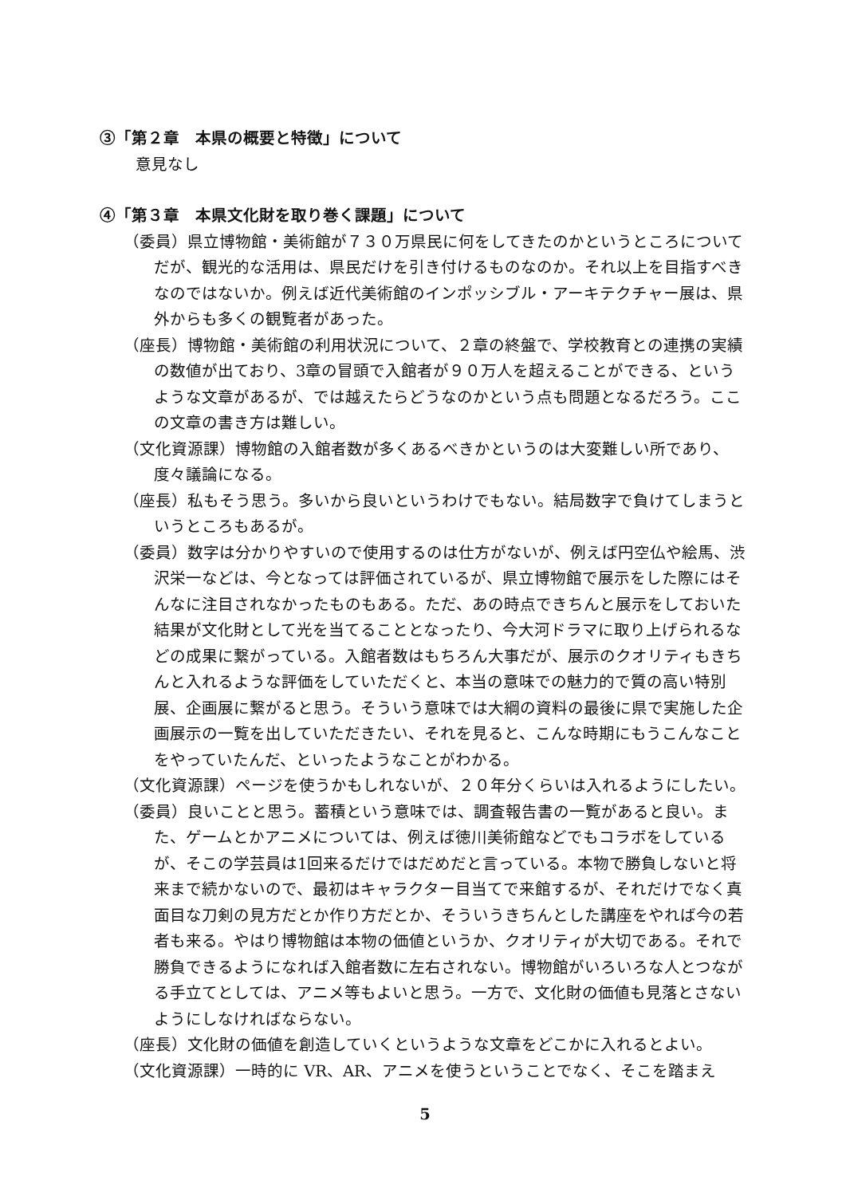③「第２章　本県の概要と特徴」について
意見なし
④「第３章　本県文化財を取り巻く課題」について
（委員）県立博物館・美術館が７３０万県民に何をしてきたのかというところについてだが、観光的な活用は、県民だけを引き付けるものなのか。それ以上を目指すべきなのではないか。例えば近代美術館のインポッシブル・アーキテクチャー展は、県外からも多くの観覧者があった。
（座長）博物館・美術館の利用状況について、２章の終盤で、学校教育との連携の実績の数値が出ており、3章の冒頭で入館者が９０万人を超えることができる、というような文章があるが、では越えたらどうなのかという点も問題となるだろう。ここの文章の書き方は難しい。
（文化資源課）博物館の入館者数が多くあるべきかというのは大変難しい所であり、度々議論になる。
（座長）私もそう思う。多いから良いというわけでもない。結局数字で負けてしまうというところもあるが。
（委員）数字は分かりやすいので使用するのは仕方がないが、例えば円空仏や絵馬、渋沢栄一などは、今となっては評価されているが、県立博物館で展示をした際にはそんなに注目されなかったものもある。ただ、あの時点できちんと展示をしておいた結果が文化財として光を当てることとなったり、今大河ドラマに取り上げられるなどの成果に繋がっている。入館者数はもちろん大事だが、展示のクオリティもきちんと入れるような評価をしていただくと、本当の意味での魅力的で質の高い特別展、企画展に繋がると思う。そういう意味では大綱の資料の最後に県で実施した企画展示の一覧を出していただきたい、それを見ると、こんな時期にもうこんなことをやっていたんだ、といったようなことがわかる。
（文化資源課）ページを使うかもしれないが、２０年分くらいは入れるようにしたい。
（委員）良いことと思う。蓄積という意味では、調査報告書の一覧があると良い。また、ゲームとかアニメについては、例えば徳川美術館などでもコラボをしているが、そこの学芸員は1回来るだけではだめだと言っている。本物で勝負しないと将来まで続かないので、最初はキャラクター目当てで来館するが、それだけでなく真面目な刀剣の見方だとか作り方だとか、そういうきちんとした講座をやれば今の若者も来る。やはり博物館は本物の価値というか、クオリティが大切である。それで勝負できるようになれば入館者数に左右されない。博物館がいろいろな人とつながる手立てとしては、アニメ等もよいと思う。一方で、文化財の価値も見落とさないようにしなければならない。
（座長）文化財の価値を創造していくというような文章をどこかに入れるとよい。
（文化資源課）一時的に VR、AR、アニメを使うということでなく、そこを踏まえ
5